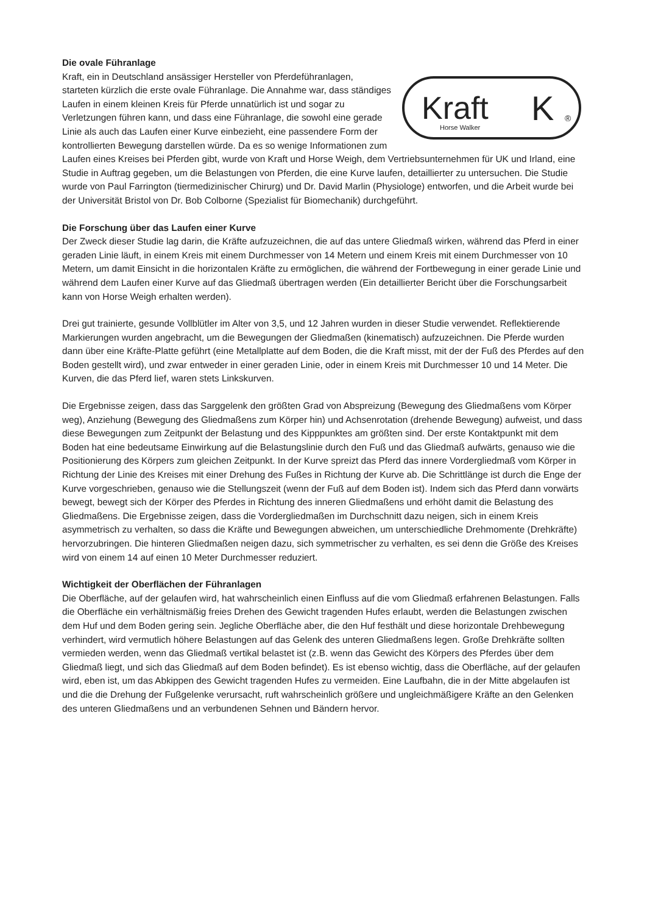Die ovale Führanlage
Kraft
Horse Walker
K
®
Kraft, ein in Deutschland ansässiger Hersteller von Pferdeführanlagen, starteten kürzlich die erste ovale Führanlage. Die Annahme war, dass ständiges Laufen in einem kleinen Kreis für Pferde unnatürlich ist und sogar zu Verletzungen führen kann, und dass eine Führanlage, die sowohl eine gerade Linie als auch das Laufen einer Kurve einbezieht, eine passendere Form der kontrollierten Bewegung darstellen würde. Da es so wenige Informationen zum Laufen eines Kreises bei Pferden gibt, wurde von Kraft und Horse Weigh, dem Vertriebsunternehmen für UK und Irland, eine Studie in Auftrag gegeben, um die Belastungen von Pferden, die eine Kurve laufen, detaillierter zu untersuchen. Die Studie wurde von Paul Farrington (tiermedizinischer Chirurg) und Dr. David Marlin (Physiologe) entworfen, und die Arbeit wurde bei der Universität Bristol von Dr. Bob Colborne (Spezialist für Biomechanik) durchgeführt.
Die Forschung über das Laufen einer Kurve
Der Zweck dieser Studie lag darin, die Kräfte aufzuzeichnen, die auf das untere Gliedmaß wirken, während das Pferd in einer geraden Linie läuft, in einem Kreis mit einem Durchmesser von 14 Metern und einem Kreis mit einem Durchmesser von 10 Metern, um damit Einsicht in die horizontalen Kräfte zu ermöglichen, die während der Fortbewegung in einer gerade Linie und während dem Laufen einer Kurve auf das Gliedmaß übertragen werden (Ein detaillierter Bericht über die Forschungsarbeit kann von Horse Weigh erhalten werden).
Drei gut trainierte, gesunde Vollblütler im Alter von 3,5, und 12 Jahren wurden in dieser Studie verwendet. Reflektierende Markierungen wurden angebracht, um die Bewegungen der Gliedmaßen (kinematisch) aufzuzeichnen. Die Pferde wurden dann über eine Kräfte-Platte geführt (eine Metallplatte auf dem Boden, die die Kraft misst, mit der der Fuß des Pferdes auf den Boden gestellt wird), und zwar entweder in einer geraden Linie, oder in einem Kreis mit Durchmesser 10 und 14 Meter. Die Kurven, die das Pferd lief, waren stets Linkskurven.
Die Ergebnisse zeigen, dass das Sarggelenk den größten Grad von Abspreizung (Bewegung des Gliedmaßens vom Körper weg), Anziehung (Bewegung des Gliedmaßens zum Körper hin) und Achsenrotation (drehende Bewegung) aufweist, und dass diese Bewegungen zum Zeitpunkt der Belastung und des Kipppunktes am größten sind. Der erste Kontaktpunkt mit dem Boden hat eine bedeutsame Einwirkung auf die Belastungslinie durch den Fuß und das Gliedmaß aufwärts, genauso wie die Positionierung des Körpers zum gleichen Zeitpunkt. In der Kurve spreizt das Pferd das innere Vordergliedmaß vom Körper in Richtung der Linie des Kreises mit einer Drehung des Fußes in Richtung der Kurve ab. Die Schrittlänge ist durch die Enge der Kurve vorgeschrieben, genauso wie die Stellungszeit (wenn der Fuß auf dem Boden ist). Indem sich das Pferd dann vorwärts bewegt, bewegt sich der Körper des Pferdes in Richtung des inneren Gliedmaßens und erhöht damit die Belastung des Gliedmaßens. Die Ergebnisse zeigen, dass die Vordergliedmaßen im Durchschnitt dazu neigen, sich in einem Kreis asymmetrisch zu verhalten, so dass die Kräfte und Bewegungen abweichen, um unterschiedliche Drehmomente (Drehkräfte) hervorzubringen. Die hinteren Gliedmaßen neigen dazu, sich symmetrischer zu verhalten, es sei denn die Größe des Kreises wird von einem 14 auf einen 10 Meter Durchmesser reduziert.
Wichtigkeit der Oberflächen der Führanlagen
Die Oberfläche, auf der gelaufen wird, hat wahrscheinlich einen Einfluss auf die vom Gliedmaß erfahrenen Belastungen. Falls die Oberfläche ein verhältnismäßig freies Drehen des Gewicht tragenden Hufes erlaubt, werden die Belastungen zwischen dem Huf und dem Boden gering sein. Jegliche Oberfläche aber, die den Huf festhält und diese horizontale Drehbewegung verhindert, wird vermutlich höhere Belastungen auf das Gelenk des unteren Gliedmaßens legen. Große Drehkräfte sollten vermieden werden, wenn das Gliedmaß vertikal belastet ist (z.B. wenn das Gewicht des Körpers des Pferdes über dem Gliedmaß liegt, und sich das Gliedmaß auf dem Boden befindet). Es ist ebenso wichtig, dass die Oberfläche, auf der gelaufen wird, eben ist, um das Abkippen des Gewicht tragenden Hufes zu vermeiden. Eine Laufbahn, die in der Mitte abgelaufen ist und die die Drehung der Fußgelenke verursacht, ruft wahrscheinlich größere und ungleichmäßigere Kräfte an den Gelenken des unteren Gliedmaßens und an verbundenen Sehnen und Bändern hervor.